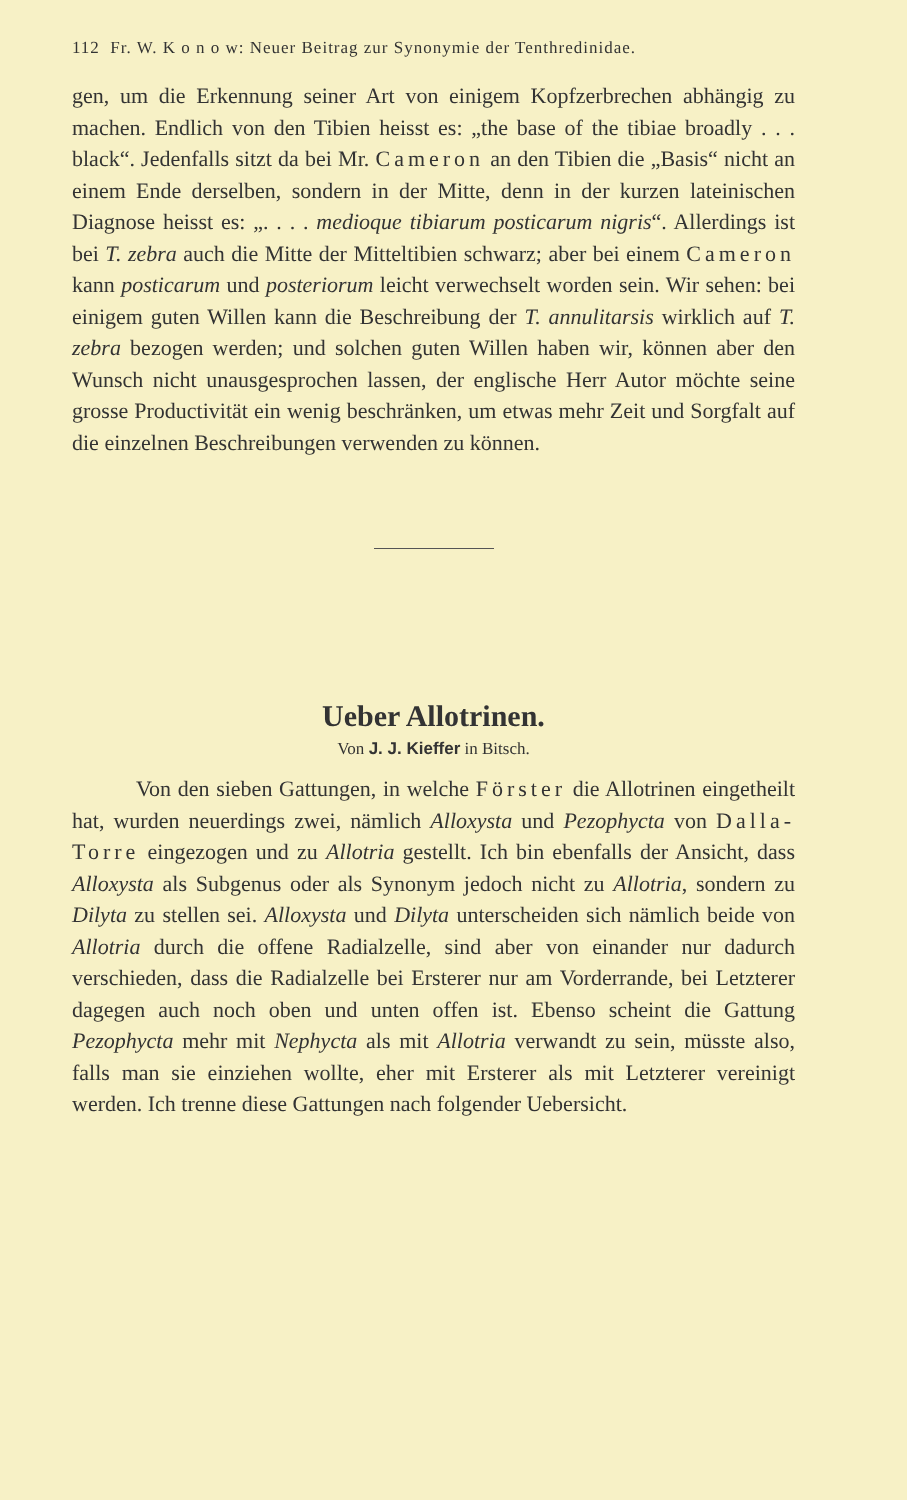112 Fr. W. K o n o w: Neuer Beitrag zur Synonymie der Tenthredinidae.
gen, um die Erkennung seiner Art von einigem Kopfzerbrechen abhängig zu machen. Endlich von den Tibien heisst es: „the base of the tibiae broadly . . . black“. Jedenfalls sitzt da bei Mr. Cameron an den Tibien die „Basis“ nicht an einem Ende derselben, sondern in der Mitte, denn in der kurzen lateinischen Diagnose heisst es: „. . . . medioque tibiarum posticarum nigris“. Allerdings ist bei T. zebra auch die Mitte der Mitteltibien schwarz; aber bei einem Cameron kann posticarum und posteriorum leicht verwechselt worden sein. Wir sehen: bei einigem guten Willen kann die Beschreibung der T. annulitarsis wirklich auf T. zebra bezogen werden; und solchen guten Willen haben wir, können aber den Wunsch nicht unausgesprochen lassen, der englische Herr Autor möchte seine grosse Productivität ein wenig beschränken, um etwas mehr Zeit und Sorgfalt auf die einzelnen Beschreibungen verwenden zu können.
Ueber Allotrinen.
Von J. J. Kieffer in Bitsch.
Von den sieben Gattungen, in welche Förster die Allotrinen eingetheilt hat, wurden neuerdings zwei, nämlich Alloxysta und Pezophycta von Dalla-Torre eingezogen und zu Allotria gestellt. Ich bin ebenfalls der Ansicht, dass Alloxysta als Subgenus oder als Synonym jedoch nicht zu Allotria, sondern zu Dilyta zu stellen sei. Alloxysta und Dilyta unterscheiden sich nämlich beide von Allotria durch die offene Radialzelle, sind aber von einander nur dadurch verschieden, dass die Radialzelle bei Ersterer nur am Vorderrande, bei Letzterer dagegen auch noch oben und unten offen ist. Ebenso scheint die Gattung Pezophycta mehr mit Nephycta als mit Allotria verwandt zu sein, müsste also, falls man sie einziehen wollte, eher mit Ersterer als mit Letzterer vereinigt werden. Ich trenne diese Gattungen nach folgender Uebersicht.